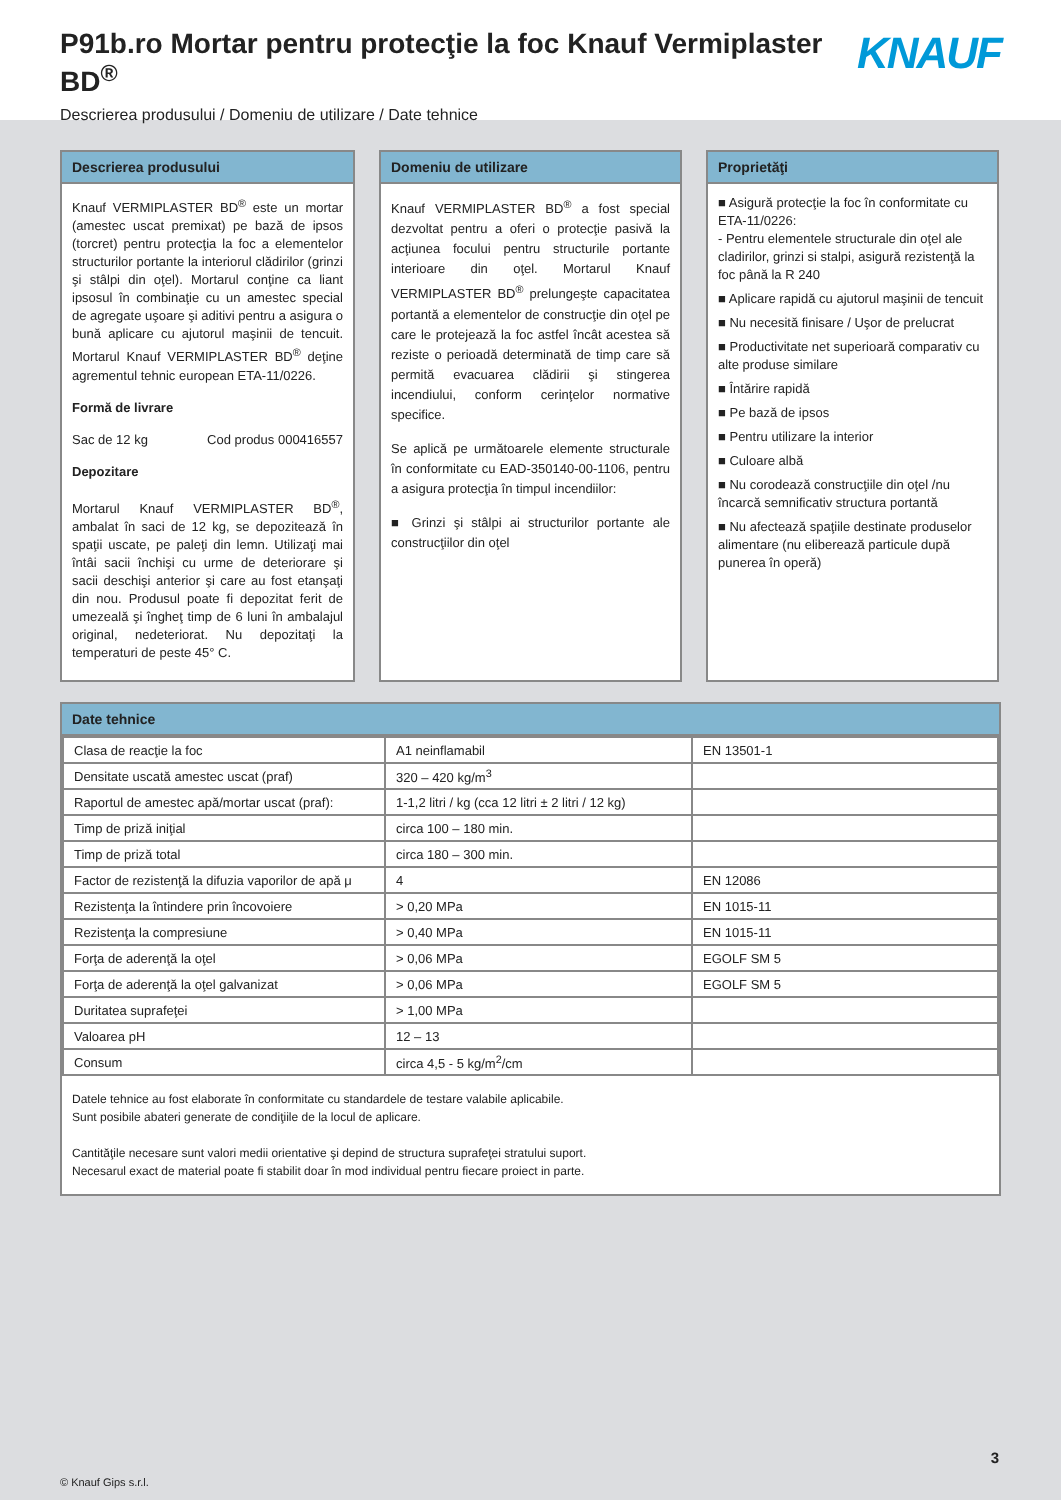P91b.ro Mortar pentru protecţie la foc Knauf Vermiplaster BD<sup>®</sup>
Descrierea produsului / Domeniu de utilizare / Date tehnice
KNAUF
Descrierea produsului
Knauf VERMIPLASTER BD<sup>®</sup> este un mortar (amestec uscat premixat) pe bază de ipsos (torcret) pentru protecţia la foc a elementelor structurilor portante la interiorul clădirilor (grinzi şi stâlpi din oţel). Mortarul conţine ca liant ipsosul în combinaţie cu un amestec special de agregate uşoare şi aditivi pentru a asigura o bună aplicare cu ajutorul maşinii de tencuit. Mortarul Knauf VERMIPLASTER BD<sup>®</sup> deţine agrementul tehnic european ETA-11/0226.
Formă de livrare
Sac de 12 kg Cod produs 000416557
Depozitare
Mortarul Knauf VERMIPLASTER BD<sup>®</sup>, ambalat în saci de 12 kg, se depozitează în spaţii uscate, pe paleţi din lemn. Utilizaţi mai întâi sacii închişi cu urme de deteriorare şi sacii deschişi anterior şi care au fost etanşaţi din nou. Produsul poate fi depozitat ferit de umezeală şi îngheţ timp de 6 luni în ambalajul original, nedeteriorat. Nu depozitaţi la temperaturi de peste 45° C.
Domeniu de utilizare
Knauf VERMIPLASTER BD<sup>®</sup> a fost special dezvoltat pentru a oferi o protecţie pasivă la acţiunea focului pentru structurile portante interioare din oţel. Mortarul Knauf VERMIPLASTER BD<sup>®</sup> prelungeşte capacitatea portantă a elementelor de construcţie din oţel pe care le protejează la foc astfel încât acestea să reziste o perioadă determinată de timp care să permită evacuarea clădirii şi stingerea incendiului, conform cerinţelor normative specifice.
Se aplică pe următoarele elemente structurale în conformitate cu EAD-350140-00-1106, pentru a asigura protecţia în timpul incendiilor:
■ Grinzi şi stâlpi ai structurilor portante ale construcţiilor din oţel
Proprietăţi
■ Asigură protecţie la foc în conformitate cu ETA-11/0226:
- Pentru elementele structurale din oţel ale cladirilor, grinzi si stalpi, asigură rezistenţă la foc până la R 240
■ Aplicare rapidă cu ajutorul maşinii de tencuit
■ Nu necesită finisare / Uşor de prelucrat
■ Productivitate net superioară comparativ cu alte produse similare
■ Întărire rapidă
■ Pe bază de ipsos
■ Pentru utilizare la interior
■ Culoare albă
■ Nu corodează construcţiile din oţel /nu încarcă semnificativ structura portantă
■ Nu afectează spaţiile destinate produselor alimentare (nu eliberează particule după punerea în operă)
Date tehnice
| Clasa de reacţie la foc | A1 neinflamabil | EN 13501-1 |
| Densitate uscată amestec uscat (praf) | 320 – 420 kg/m<sup>3</sup> | |
| Raportul de amestec apă/mortar uscat (praf): | 1-1,2 litri / kg (cca 12 litri ± 2 litri / 12 kg) | |
| Timp de priză iniţial | circa 100 – 180 min. | |
| Timp de priză total | circa 180 – 300 min. | |
| Factor de rezistenţă la difuzia vaporilor de apă μ | 4 | EN 12086 |
| Rezistenţa la întindere prin încovoiere | > 0,20 MPa | EN 1015-11 |
| Rezistenţa la compresiune | > 0,40 MPa | EN 1015-11 |
| Forţa de aderenţă la oţel | > 0,06 MPa | EGOLF SM 5 |
| Forţa de aderenţă la oţel galvanizat | > 0,06 MPa | EGOLF SM 5 |
| Duritatea suprafeţei | > 1,00 MPa | |
| Valoarea pH | 12 – 13 | |
| Consum | circa 4,5 - 5 kg/m<sup>2</sup>/cm | |
Datele tehnice au fost elaborate în conformitate cu standardele de testare valabile aplicabile.
Sunt posibile abateri generate de condiţiile de la locul de aplicare.
Cantităţile necesare sunt valori medii orientative şi depind de structura suprafeţei stratului suport.
Necesarul exact de material poate fi stabilit doar în mod individual pentru fiecare proiect in parte.
3
© Knauf Gips s.r.l.